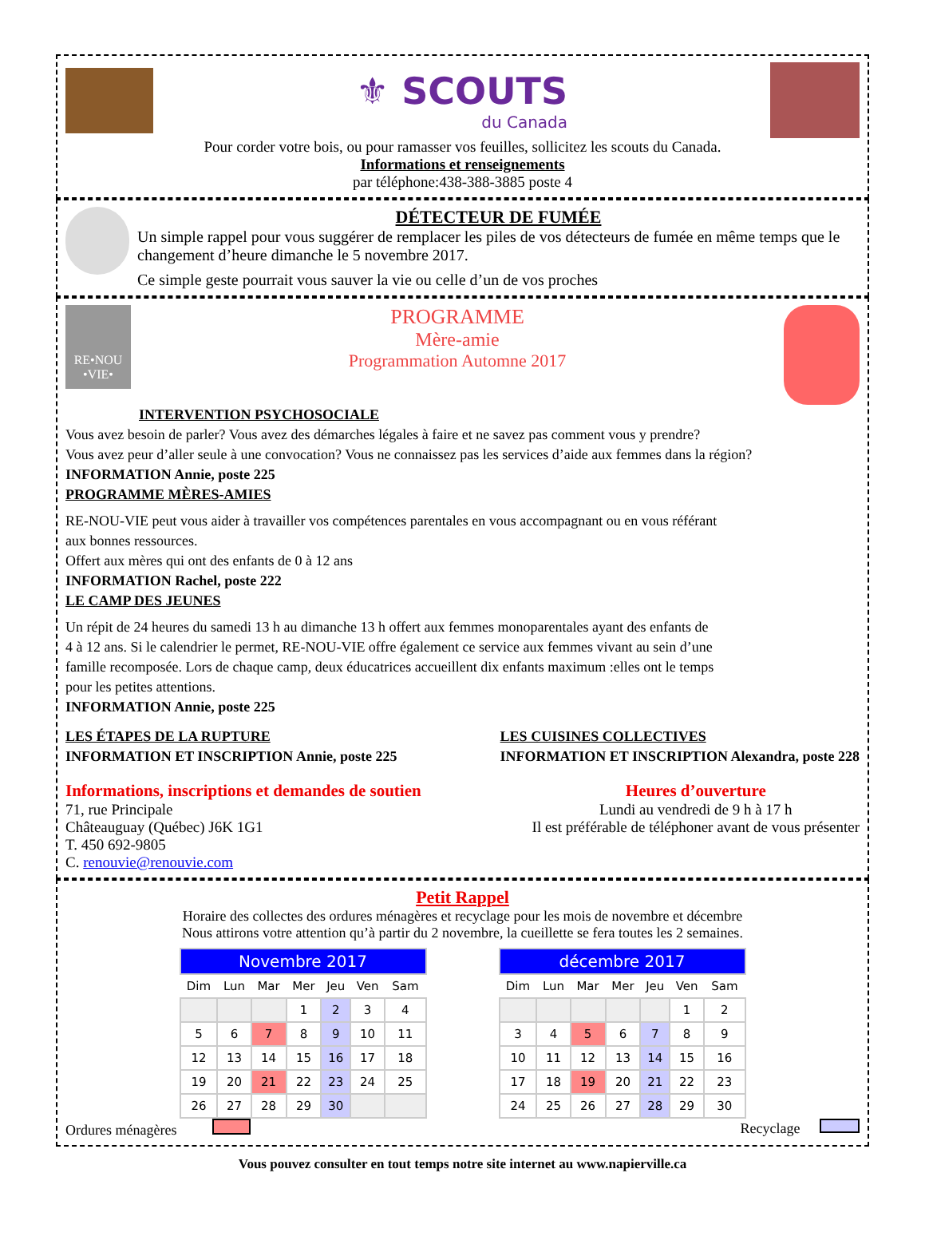⚜ SCOUTS
du Canada
Pour corder votre bois, ou pour ramasser vos feuilles, sollicitez les scouts du Canada.
Informations et renseignements
par téléphone:438-388-3885 poste 4
DÉTECTEUR DE FUMÉE
Un simple rappel pour vous suggérer de remplacer les piles de vos détecteurs de fumée en même temps que le changement d’heure dimanche le 5 novembre 2017.
Ce simple geste pourrait vous sauver la vie ou celle d’un de vos proches
RE•NOU •VIE•
PROGRAMME
Mère-amie
Programmation Automne 2017
INTERVENTION PSYCHOSOCIALE
Vous avez besoin de parler? Vous avez des démarches légales à faire et ne savez pas comment vous y prendre?
Vous avez peur d’aller seule à une convocation? Vous ne connaissez pas les services d’aide aux femmes dans la région?
INFORMATION Annie, poste 225
PROGRAMME MÈRES-AMIES
RE-NOU-VIE peut vous aider à travailler vos compétences parentales en vous accompagnant ou en vous référant
aux bonnes ressources.
Offert aux mères qui ont des enfants de 0 à 12 ans
INFORMATION Rachel, poste 222
LE CAMP DES JEUNES
Un répit de 24 heures du samedi 13 h au dimanche 13 h offert aux femmes monoparentales ayant des enfants de
4 à 12 ans. Si le calendrier le permet, RE-NOU-VIE offre également ce service aux femmes vivant au sein d’une
famille recomposée. Lors de chaque camp, deux éducatrices accueillent dix enfants maximum :elles ont le temps
pour les petites attentions.
INFORMATION Annie, poste 225
LES ÉTAPES DE LA RUPTURE
INFORMATION ET INSCRIPTION Annie, poste 225
LES CUISINES COLLECTIVES
INFORMATION ET INSCRIPTION Alexandra, poste 228
Informations, inscriptions et demandes de soutien
71, rue Principale
Châteauguay (Québec) J6K 1G1
T. 450 692-9805
C. renouvie@renouvie.com
Heures d’ouverture
Lundi au vendredi de 9 h à 17 h
Il est préférable de téléphoner avant de vous présenter
Petit Rappel
Horaire des collectes des ordures ménagères et recyclage pour les mois de novembre et décembre
Nous attirons votre attention qu’à partir du 2 novembre, la cueillette se fera toutes les 2 semaines.
| Novembre 2017 | | | | | | |
| Dim | Lun | Mar | Mer | Jeu | Ven | Sam |
| | | | 1 | 2 | 3 | 4 |
| 5 | 6 | 7 | 8 | 9 | 10 | 11 |
| 12 | 13 | 14 | 15 | 16 | 17 | 18 |
| 19 | 20 | 21 | 22 | 23 | 24 | 25 |
| 26 | 27 | 28 | 29 | 30 | | |
| décembre 2017 | | | | | | |
| Dim | Lun | Mar | Mer | Jeu | Ven | Sam |
| | | | | | 1 | 2 |
| 3 | 4 | 5 | 6 | 7 | 8 | 9 |
| 10 | 11 | 12 | 13 | 14 | 15 | 16 |
| 17 | 18 | 19 | 20 | 21 | 22 | 23 |
| 24 | 25 | 26 | 27 | 28 | 29 | 30 |
Ordures ménagères Recyclage
Vous pouvez consulter en tout temps notre site internet au www.napierville.ca